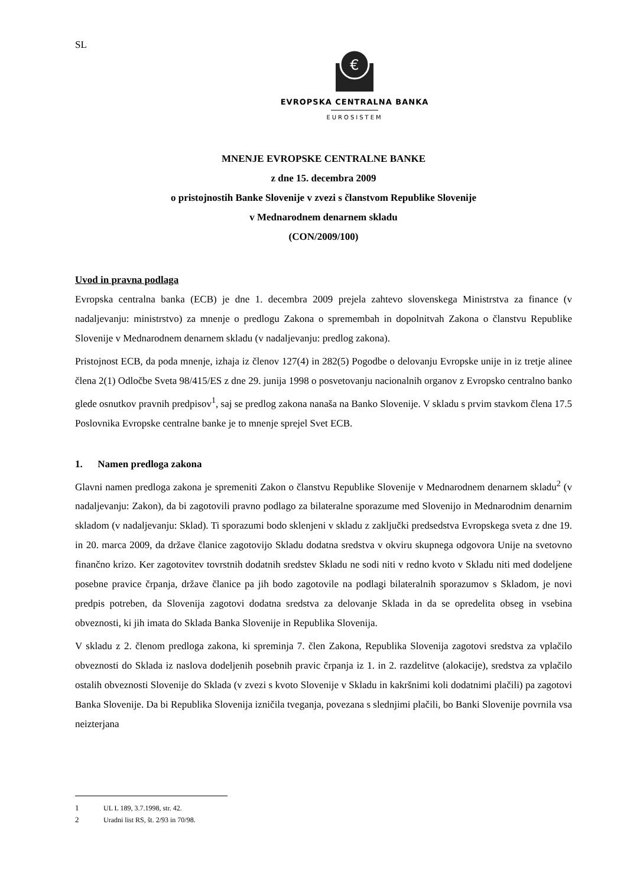SL
€
EVROPSKA CENTRALNA BANKA
EUROSISTEM
MNENJE EVROPSKE CENTRALNE BANKE
z dne 15. decembra 2009
o pristojnostih Banke Slovenije v zvezi s članstvom Republike Slovenije
v Mednarodnem denarnem skladu
(CON/2009/100)
Uvod in pravna podlaga
Evropska centralna banka (ECB) je dne 1. decembra 2009 prejela zahtevo slovenskega Ministrstva za finance (v nadaljevanju: ministrstvo) za mnenje o predlogu Zakona o spremembah in dopolnitvah Zakona o članstvu Republike Slovenije v Mednarodnem denarnem skladu (v nadaljevanju: predlog zakona).
Pristojnost ECB, da poda mnenje, izhaja iz členov 127(4) in 282(5) Pogodbe o delovanju Evropske unije in iz tretje alinee člena 2(1) Odločbe Sveta 98/415/ES z dne 29. junija 1998 o posvetovanju nacionalnih organov z Evropsko centralno banko glede osnutkov pravnih predpisov<sup>1</sup>, saj se predlog zakona nanaša na Banko Slovenije. V skladu s prvim stavkom člena 17.5 Poslovnika Evropske centralne banke je to mnenje sprejel Svet ECB.
1. Namen predloga zakona
Glavni namen predloga zakona je spremeniti Zakon o članstvu Republike Slovenije v Mednarodnem denarnem skladu<sup>2</sup> (v nadaljevanju: Zakon), da bi zagotovili pravno podlago za bilateralne sporazume med Slovenijo in Mednarodnim denarnim skladom (v nadaljevanju: Sklad). Ti sporazumi bodo sklenjeni v skladu z zaključki predsedstva Evropskega sveta z dne 19. in 20. marca 2009, da države članice zagotovijo Skladu dodatna sredstva v okviru skupnega odgovora Unije na svetovno finančno krizo. Ker zagotovitev tovrstnih dodatnih sredstev Skladu ne sodi niti v redno kvoto v Skladu niti med dodeljene posebne pravice črpanja, države članice pa jih bodo zagotovile na podlagi bilateralnih sporazumov s Skladom, je novi predpis potreben, da Slovenija zagotovi dodatna sredstva za delovanje Sklada in da se opredelita obseg in vsebina obveznosti, ki jih imata do Sklada Banka Slovenije in Republika Slovenija.
V skladu z 2. členom predloga zakona, ki spreminja 7. člen Zakona, Republika Slovenija zagotovi sredstva za vplačilo obveznosti do Sklada iz naslova dodeljenih posebnih pravic črpanja iz 1. in 2. razdelitve (alokacije), sredstva za vplačilo ostalih obveznosti Slovenije do Sklada (v zvezi s kvoto Slovenije v Skladu in kakršnimi koli dodatnimi plačili) pa zagotovi Banka Slovenije. Da bi Republika Slovenija izničila tveganja, povezana s slednjimi plačili, bo Banki Slovenije povrnila vsa neizterjana
1 UL L 189, 3.7.1998, str. 42.
2 Uradni list RS, št. 2/93 in 70/98.